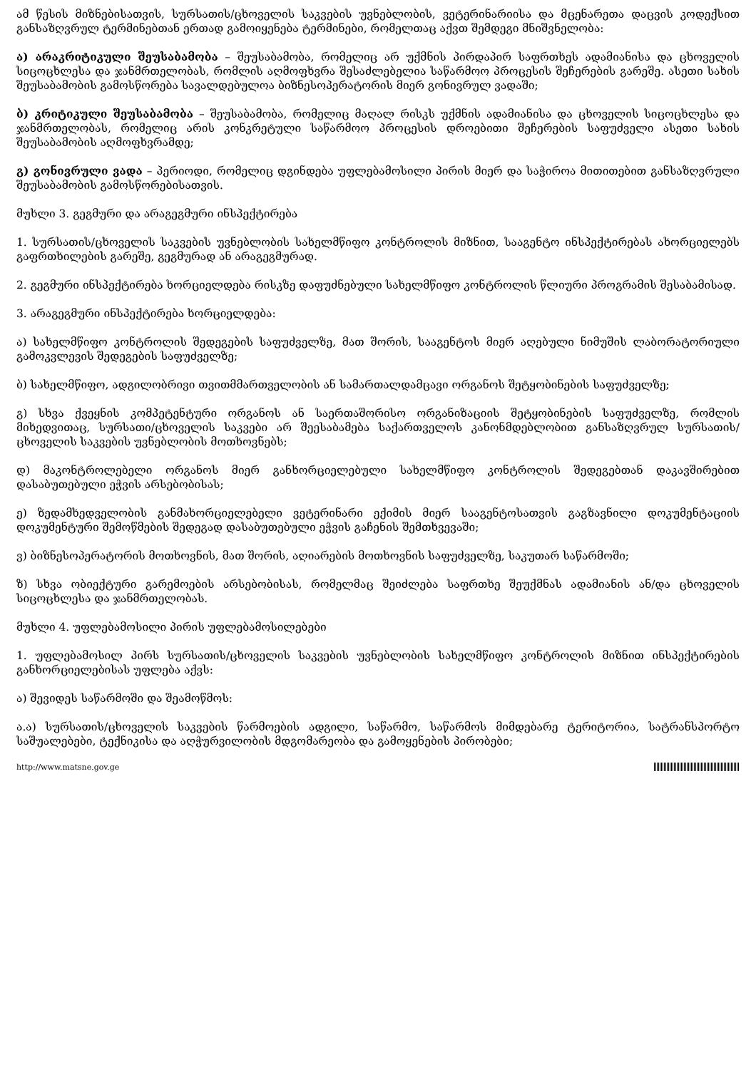ამ წესის მიზნებისათვის, სურსათის/ცხოველის საკვების უვნებლობის, ვეტერინარიისა და მცენარეთა დაცვის კოდექსით განსაზღვრულ ტერმინებთან ერთად გამოიყენება ტერმინები, რომელთაც აქვთ შემდეგი მნიშვნელობა:
ა) არაკრიტიკული შეუსაბამობა – შეუსაბამობა, რომელიც არ უქმნის პირდაპირ საფრთხეს ადამიანისა და ცხოველის სიცოცხლესა და ჯანმრთელობას, რომლის აღმოფხვრა შესაძლებელია საწარმოო პროცესის შეჩერების გარეშე. ასეთი სახის შეუსაბამობის გამოსწორება სავალდებულოა ბიზნესოპერატორის მიერ გონივრულ ვადაში;
ბ) კრიტიკული შეუსაბამობა – შეუსაბამობა, რომელიც მაღალ რისკს უქმნის ადამიანისა და ცხოველის სიცოცხლესა და ჯანმრთელობას, რომელიც არის კონკრეტული საწარმოო პროცესის დროებითი შეჩერების საფუძველი ასეთი სახის შეუსაბამობის აღმოფხვრამდე;
გ) გონივრული ვადა – პერიოდი, რომელიც დგინდება უფლებამოსილი პირის მიერ და საჭიროა მითითებით განსაზღვრული შეუსაბამობის გამოსწორებისათვის.
მუხლი 3. გეგმური და არაგეგმური ინსპექტირება
1. სურსათის/ცხოველის საკვების უვნებლობის სახელმწიფო კონტროლის მიზნით, სააგენტო ინსპექტირებას ახორციელებს გაფრთხილების გარეშე, გეგმურად ან არაგეგმურად.
2. გეგმური ინსპექტირება ხორციელდება რისკზე დაფუძნებული სახელმწიფო კონტროლის წლიური პროგრამის შესაბამისად.
3. არაგეგმური ინსპექტირება ხორციელდება:
ა) სახელმწიფო კონტროლის შედეგების საფუძველზე, მათ შორის, სააგენტოს მიერ აღებული ნიმუშის ლაბორატორიული გამოკვლევის შედეგების საფუძველზე;
ბ) სახელმწიფო, ადგილობრივი თვითმმართველობის ან სამართალდამცავი ორგანოს შეტყობინების საფუძველზე;
გ) სხვა ქვეყნის კომპეტენტური ორგანოს ან საერთაშორისო ორგანიზაციის შეტყობინების საფუძველზე, რომლის მიხედვითაც, სურსათი/ცხოველის საკვები არ შეესაბამება საქართველოს კანონმდებლობით განსაზღვრულ სურსათის/ცხოველის საკვების უვნებლობის მოთხოვნებს;
დ) მაკონტროლებელი ორგანოს მიერ განხორციელებული სახელმწიფო კონტროლის შედეგებთან დაკავშირებით დასაბუთებული ეჭვის არსებობისას;
ე) ზედამხედველობის განმახორციელებელი ვეტერინარი ექიმის მიერ სააგენტოსათვის გაგზავნილი დოკუმენტაციის დოკუმენტური შემოწმების შედეგად დასაბუთებული ეჭვის გაჩენის შემთხვევაში;
ვ) ბიზნესოპერატორის მოთხოვნის, მათ შორის, აღიარების მოთხოვნის საფუძველზე, საკუთარ საწარმოში;
ზ) სხვა ობიექტური გარემოების არსებობისას, რომელმაც შეიძლება საფრთხე შეუქმნას ადამიანის ან/და ცხოველის სიცოცხლესა და ჯანმრთელობას.
მუხლი 4. უფლებამოსილი პირის უფლებამოსილებები
1. უფლებამოსილ პირს სურსათის/ცხოველის საკვების უვნებლობის სახელმწიფო კონტროლის მიზნით ინსპექტირების განხორციელებისას უფლება აქვს:
ა) შევიდეს საწარმოში და შეამოწმოს:
ა.ა) სურსათის/ცხოველის საკვების წარმოების ადგილი, საწარმო, საწარმოს მიმდებარე ტერიტორია, სატრანსპორტო საშუალებები, ტექნიკისა და აღჭურვილობის მდგომარეობა და გამოყენების პირობები;
http://www.matsne.gov.ge